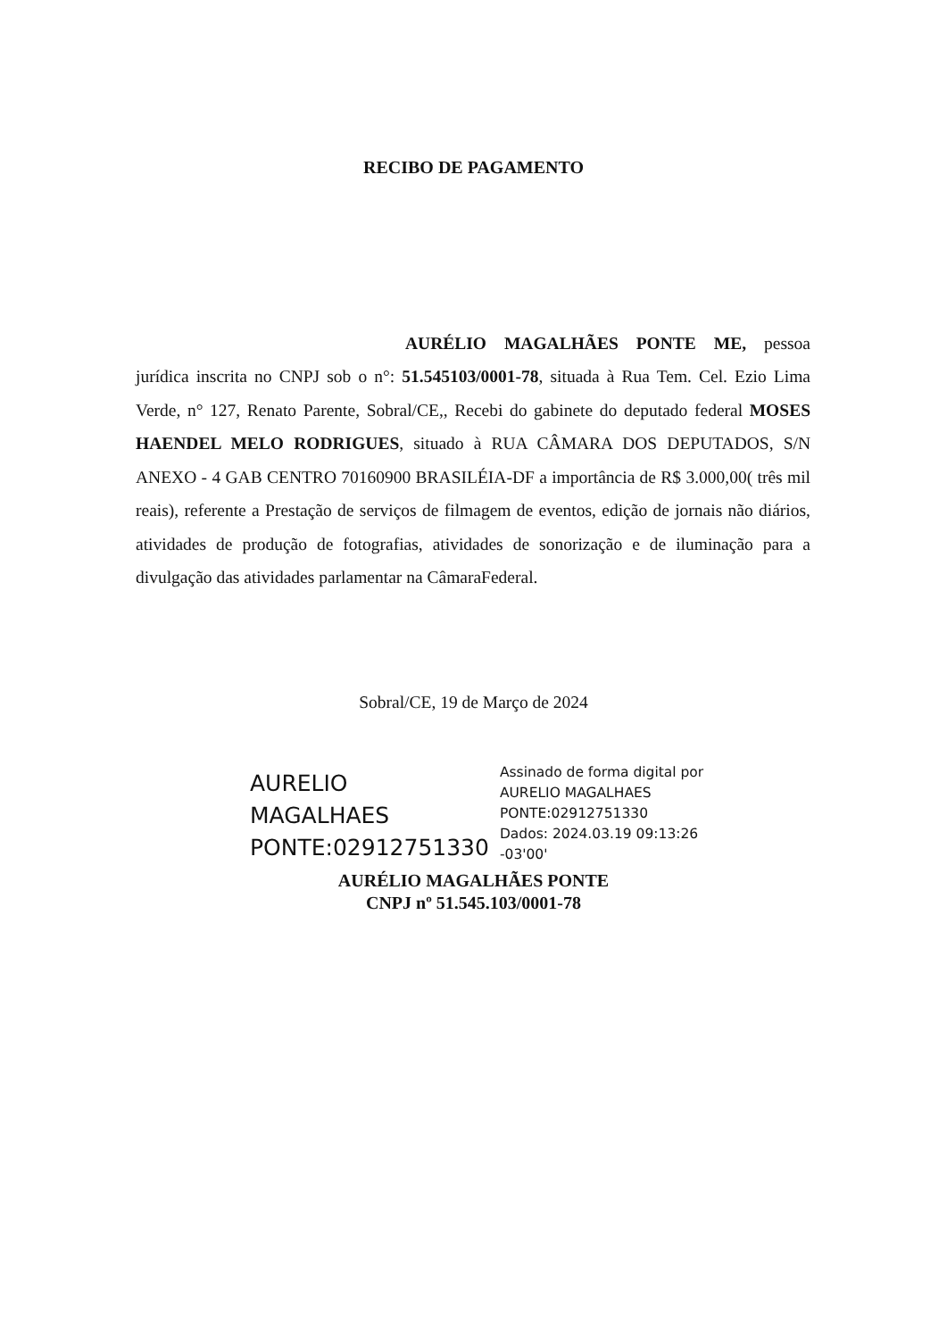RECIBO DE PAGAMENTO
AURÉLIO MAGALHÃES PONTE ME, pessoa jurídica inscrita no CNPJ sob o n°: 51.545103/0001-78, situada à Rua Tem. Cel. Ezio Lima Verde, n° 127, Renato Parente, Sobral/CE,, Recebi do gabinete do deputado federal MOSES HAENDEL MELO RODRIGUES, situado à RUA CÂMARA DOS DEPUTADOS, S/N ANEXO - 4 GAB CENTRO 70160900 BRASILÉIA-DF a importância de R$ 3.000,00( três mil reais), referente a Prestação de serviços de filmagem de eventos, edição de jornais não diários, atividades de produção de fotografias, atividades de sonorização e de iluminação para a divulgação das atividades parlamentar na CâmaraFederal.
Sobral/CE, 19 de Março de 2024
AURELIO
MAGALHAES
PONTE:02912751330
Assinado de forma digital por
AURELIO MAGALHAES
PONTE:02912751330
Dados: 2024.03.19 09:13:26
-03'00'
AURÉLIO MAGALHÃES PONTE
CNPJ nº 51.545.103/0001-78